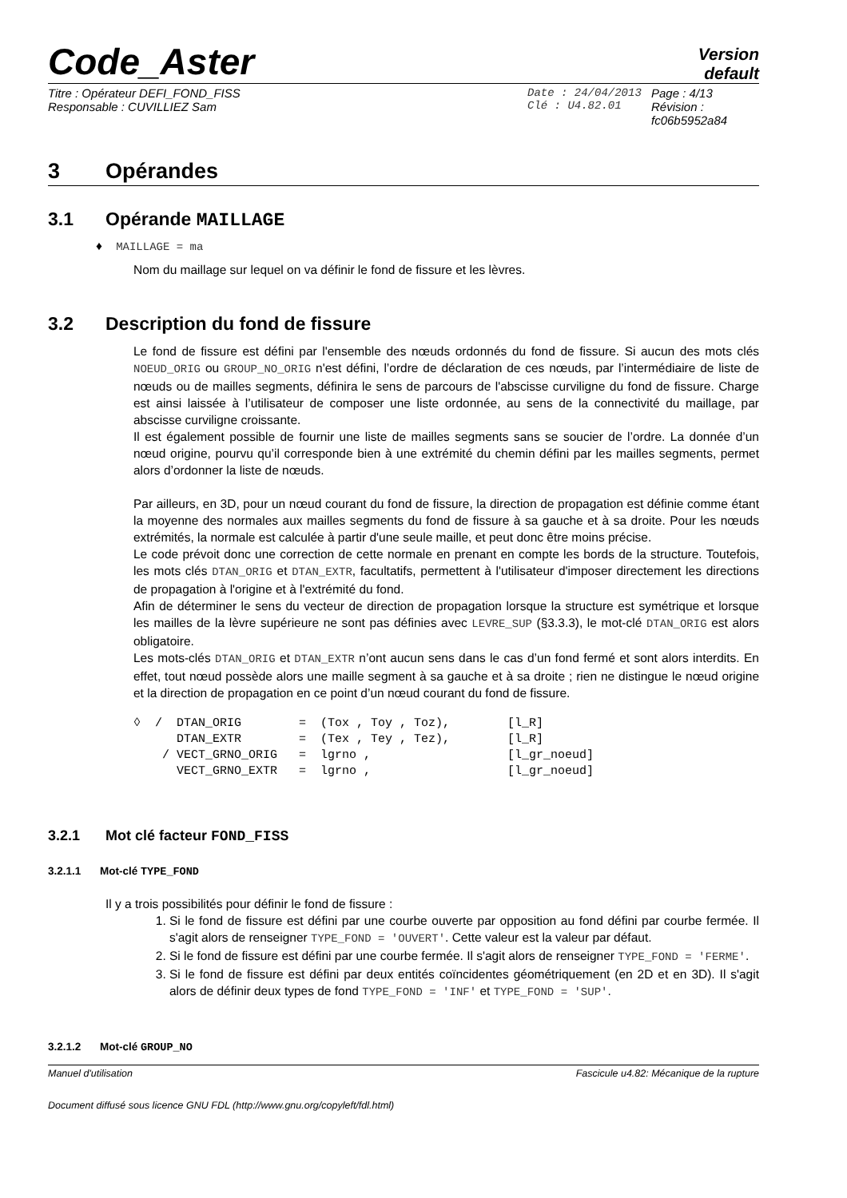Code_Aster
Version
default
Titre : Opérateur DEFI_FOND_FISS
Responsable : CUVILLIEZ Sam
Date : 24/04/2013
Clé : U4.82.01
Page : 4/13
Révision :
fc06b5952a84
3 Opérandes
3.1 Opérande MAILLAGE
♦ MAILLAGE = ma
Nom du maillage sur lequel on va définir le fond de fissure et les lèvres.
3.2 Description du fond de fissure
Le fond de fissure est défini par l'ensemble des nœuds ordonnés du fond de fissure. Si aucun des mots clés NOEUD_ORIG ou GROUP_NO_ORIG n'est défini, l’ordre de déclaration de ces nœuds, par l’intermédiaire de liste de nœuds ou de mailles segments, définira le sens de parcours de l'abscisse curviligne du fond de fissure. Charge est ainsi laissée à l’utilisateur de composer une liste ordonnée, au sens de la connectivité du maillage, par abscisse curviligne croissante.
Il est également possible de fournir une liste de mailles segments sans se soucier de l’ordre. La donnée d’un nœud origine, pourvu qu’il corresponde bien à une extrémité du chemin défini par les mailles segments, permet alors d’ordonner la liste de nœuds.
Par ailleurs, en 3D, pour un nœud courant du fond de fissure, la direction de propagation est définie comme étant la moyenne des normales aux mailles segments du fond de fissure à sa gauche et à sa droite. Pour les nœuds extrémités, la normale est calculée à partir d'une seule maille, et peut donc être moins précise.
Le code prévoit donc une correction de cette normale en prenant en compte les bords de la structure. Toutefois, les mots clés DTAN_ORIG et DTAN_EXTR, facultatifs, permettent à l'utilisateur d'imposer directement les directions de propagation à l'origine et à l'extrémité du fond.
Afin de déterminer le sens du vecteur de direction de propagation lorsque la structure est symétrique et lorsque les mailles de la lèvre supérieure ne sont pas définies avec LEVRE_SUP (§3.3.3), le mot-clé DTAN_ORIG est alors obligatoire.
Les mots-clés DTAN_ORIG et DTAN_EXTR n’ont aucun sens dans le cas d’un fond fermé et sont alors interdits. En effet, tout nœud possède alors une maille segment à sa gauche et à sa droite ; rien ne distingue le nœud origine et la direction de propagation en ce point d’un nœud courant du fond de fissure.
◊  /  DTAN_ORIG        =  (Tox , Toy , Toz),        [l_R]
      DTAN_EXTR        =  (Tex , Tey , Tez),        [l_R]
    / VECT_GRNO_ORIG   =  lgrno ,                   [l_gr_noeud]
      VECT_GRNO_EXTR   =  lgrno ,                   [l_gr_noeud]
3.2.1 Mot clé facteur FOND_FISS
3.2.1.1 Mot-clé TYPE_FOND
Il y a trois possibilités pour définir le fond de fissure :
1. Si le fond de fissure est défini par une courbe ouverte par opposition au fond défini par courbe fermée. Il s'agit alors de renseigner TYPE_FOND = 'OUVERT'. Cette valeur est la valeur par défaut.
2. Si le fond de fissure est défini par une courbe fermée. Il s'agit alors de renseigner TYPE_FOND = 'FERME'.
3. Si le fond de fissure est défini par deux entités coïncidentes géométriquement (en 2D et en 3D). Il s'agit alors de définir deux types de fond TYPE_FOND = 'INF' et TYPE_FOND = 'SUP'.
3.2.1.2 Mot-clé GROUP_NO
Manuel d'utilisation Fascicule u4.82: Mécanique de la rupture
Document diffusé sous licence GNU FDL (http://www.gnu.org/copyleft/fdl.html)